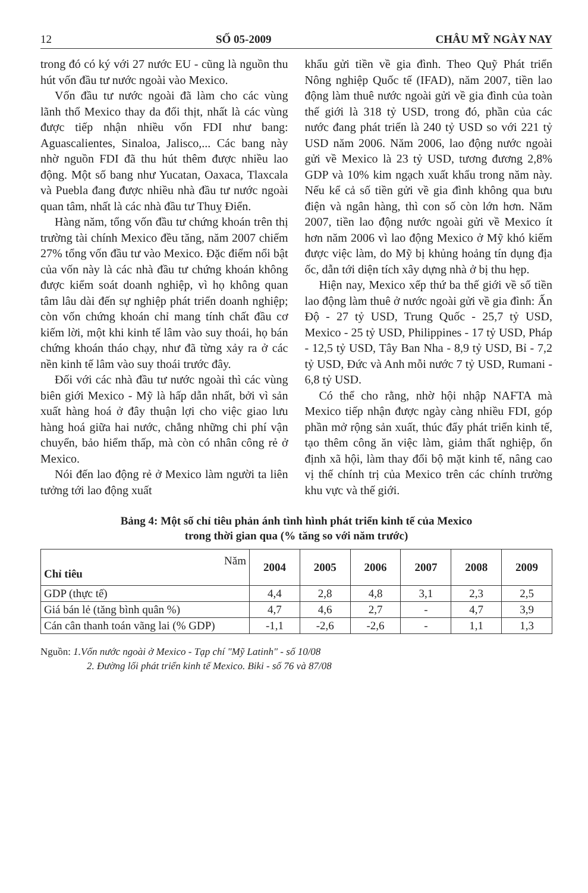12 SỐ 05-2009 CHÂU MỸ NGÀY NAY
trong đó có ký với 27 nước EU - cũng là nguồn thu hút vốn đầu tư nước ngoài vào Mexico.
Vốn đầu tư nước ngoài đã làm cho các vùng lãnh thổ Mexico thay da đổi thịt, nhất là các vùng được tiếp nhận nhiều vốn FDI như bang: Aguascalientes, Sinaloa, Jalisco,... Các bang này nhờ nguồn FDI đã thu hút thêm được nhiều lao động. Một số bang như Yucatan, Oaxaca, Tlaxcala và Puebla đang được nhiều nhà đầu tư nước ngoài quan tâm, nhất là các nhà đầu tư Thuỵ Điển.
Hàng năm, tổng vốn đầu tư chứng khoán trên thị trường tài chính Mexico đều tăng, năm 2007 chiếm 27% tổng vốn đầu tư vào Mexico. Đặc điểm nổi bật của vốn này là các nhà đầu tư chứng khoán không được kiểm soát doanh nghiệp, vì họ không quan tâm lâu dài đến sự nghiệp phát triển doanh nghiệp; còn vốn chứng khoán chỉ mang tính chất đầu cơ kiếm lời, một khi kinh tế lâm vào suy thoái, họ bán chứng khoán tháo chạy, như đã từng xảy ra ở các nền kinh tế lâm vào suy thoái trước đây.
Đối với các nhà đầu tư nước ngoài thì các vùng biên giới Mexico - Mỹ là hấp dẫn nhất, bởi vì sản xuất hàng hoá ở đây thuận lợi cho việc giao lưu hàng hoá giữa hai nước, chẳng những chi phí vận chuyển, bảo hiểm thấp, mà còn có nhân công rẻ ở Mexico.
Nói đến lao động rẻ ở Mexico làm người ta liên tưởng tới lao động xuất
khẩu gửi tiền về gia đình. Theo Quỹ Phát triển Nông nghiệp Quốc tế (IFAD), năm 2007, tiền lao động làm thuê nước ngoài gửi về gia đình của toàn thế giới là 318 tỷ USD, trong đó, phần của các nước đang phát triển là 240 tỷ USD so với 221 tỷ USD năm 2006. Năm 2006, lao động nước ngoài gửi về Mexico là 23 tỷ USD, tương đương 2,8% GDP và 10% kim ngạch xuất khẩu trong năm này. Nếu kể cả số tiền gửi về gia đình không qua bưu điện và ngân hàng, thì con số còn lớn hơn. Năm 2007, tiền lao động nước ngoài gửi về Mexico ít hơn năm 2006 vì lao động Mexico ở Mỹ khó kiếm được việc làm, do Mỹ bị khủng hoảng tín dụng địa ốc, dẫn tới diện tích xây dựng nhà ở bị thu hẹp.
Hiện nay, Mexico xếp thứ ba thế giới về số tiền lao động làm thuê ở nước ngoài gửi về gia đình: Ấn Độ - 27 tỷ USD, Trung Quốc - 25,7 tỷ USD, Mexico - 25 tỷ USD, Philippines - 17 tỷ USD, Pháp - 12,5 tỷ USD, Tây Ban Nha - 8,9 tỷ USD, Bỉ - 7,2 tỷ USD, Đức và Anh mỗi nước 7 tỷ USD, Rumani - 6,8 tỷ USD.
Có thể cho rằng, nhờ hội nhập NAFTA mà Mexico tiếp nhận được ngày càng nhiều FDI, góp phần mở rộng sản xuất, thúc đẩy phát triển kinh tế, tạo thêm công ăn việc làm, giảm thất nghiệp, ổn định xã hội, làm thay đổi bộ mặt kinh tế, nâng cao vị thế chính trị của Mexico trên các chính trường khu vực và thế giới.
Bảng 4: Một số chỉ tiêu phản ánh tình hình phát triển kinh tế của Mexico
trong thời gian qua (% tăng so với năm trước)
| Năm Chỉ tiêu | 2004 | 2005 | 2006 | 2007 | 2008 | 2009 |
| --- | --- | --- | --- | --- | --- | --- |
| GDP (thực tế) | 4,4 | 2,8 | 4,8 | 3,1 | 2,3 | 2,5 |
| Giá bán lẻ (tăng bình quân %) | 4,7 | 4,6 | 2,7 | - | 4,7 | 3,9 |
| Cán cân thanh toán vãng lai (% GDP) | -1,1 | -2,6 | -2,6 | - | 1,1 | 1,3 |
Nguồn: 1.Vốn nước ngoài ở Mexico - Tạp chí "Mỹ Latinh" - số 10/08
2. Đường lối phát triển kinh tế Mexico. Biki - số 76 và 87/08